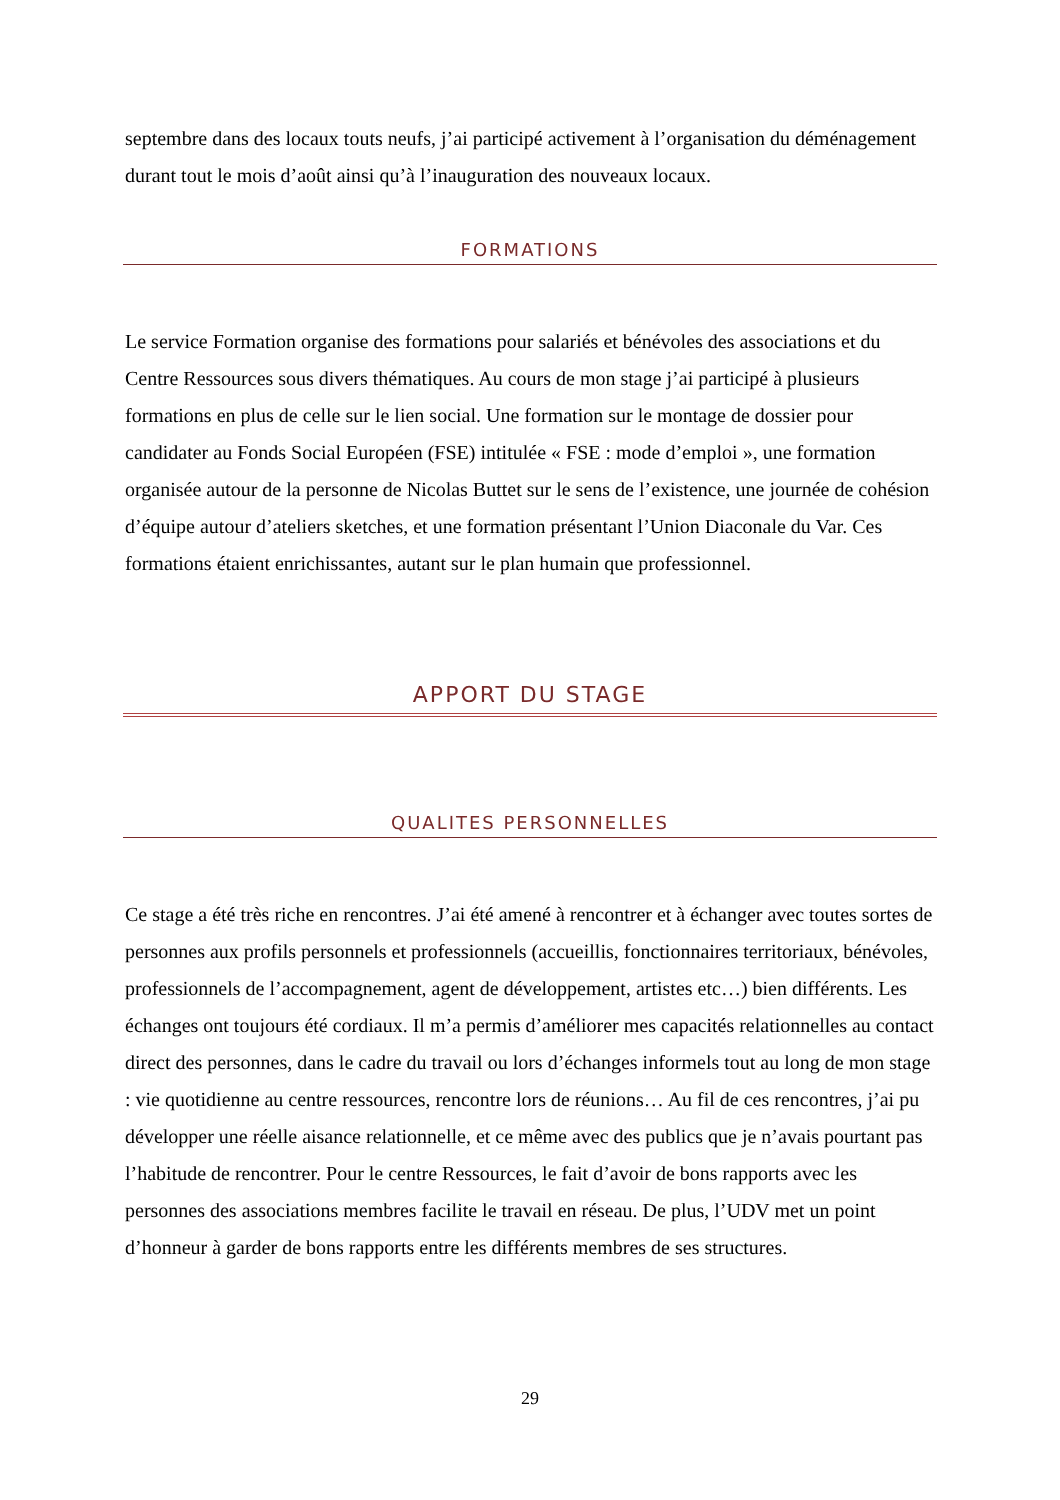septembre dans des locaux touts neufs, j’ai participé activement à l’organisation du déménagement durant tout le mois d’août ainsi qu’à l’inauguration des nouveaux locaux.
FORMATIONS
Le service Formation organise des formations pour salariés et bénévoles des associations et du Centre Ressources sous divers thématiques. Au cours de mon stage j’ai participé à plusieurs formations en plus de celle sur le lien social. Une formation sur le montage de dossier pour candidater au Fonds Social Européen (FSE) intitulée « FSE : mode d’emploi », une formation organisée autour de la personne de Nicolas Buttet sur le sens de l’existence, une journée de cohésion d’équipe autour d’ateliers sketches, et une formation présentant l’Union Diaconale du Var. Ces formations étaient enrichissantes, autant sur le plan humain que professionnel.
APPORT DU STAGE
QUALITES PERSONNELLES
Ce stage a été très riche en rencontres. J’ai été amené à rencontrer et à échanger avec toutes sortes de personnes aux profils personnels et professionnels (accueillis, fonctionnaires territoriaux, bénévoles, professionnels de l’accompagnement, agent de développement, artistes etc…) bien différents. Les échanges ont toujours été cordiaux. Il m’a permis d’améliorer mes capacités relationnelles au contact direct des personnes, dans le cadre du travail ou lors d’échanges informels tout au long de mon stage : vie quotidienne au centre ressources, rencontre lors de réunions… Au fil de ces rencontres, j’ai pu développer une réelle aisance relationnelle, et ce même avec des publics que je n’avais pourtant pas l’habitude de rencontrer. Pour le centre Ressources, le fait d’avoir de bons rapports avec les personnes des associations membres facilite le travail en réseau. De plus, l’UDV met un point d’honneur à garder de bons rapports entre les différents membres de ses structures.
29